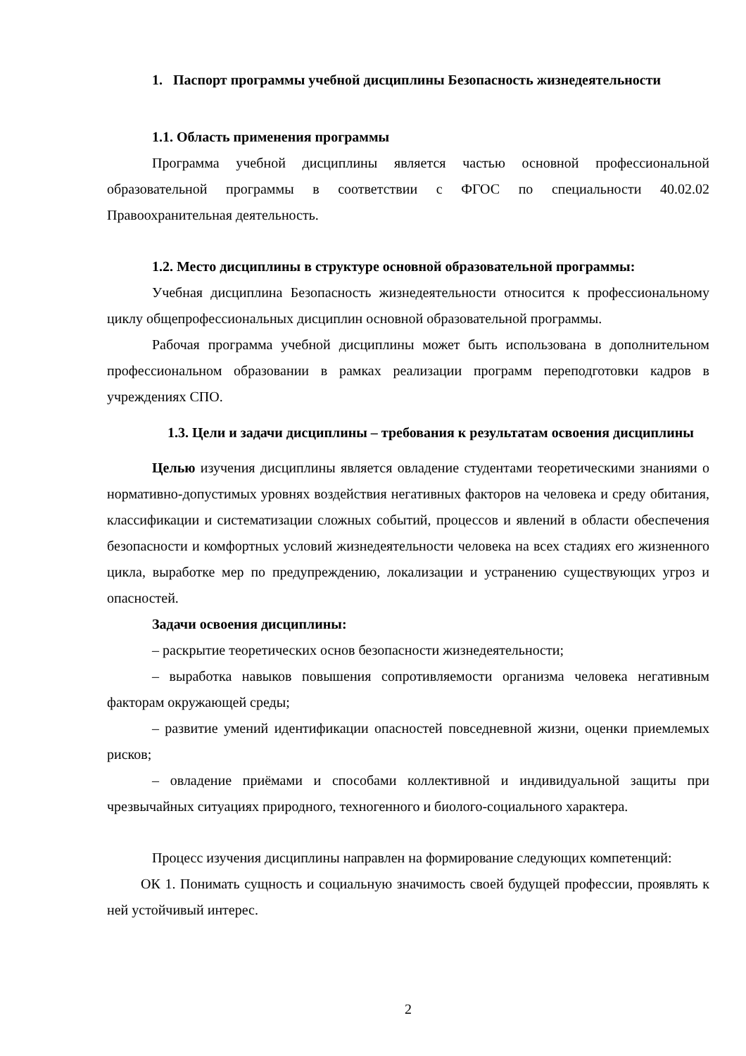1. Паспорт программы учебной дисциплины Безопасность жизнедеятельности
1.1. Область применения программы
Программа учебной дисциплины является частью основной профессиональной образовательной программы в соответствии с ФГОС по специальности 40.02.02 Правоохранительная деятельность.
1.2. Место дисциплины в структуре основной образовательной программы:
Учебная дисциплина Безопасность жизнедеятельности относится к профессиональному циклу общепрофессиональных дисциплин основной образовательной программы.
Рабочая программа учебной дисциплины может быть использована в дополнительном профессиональном образовании в рамках реализации программ переподготовки кадров в учреждениях СПО.
1.3. Цели и задачи дисциплины – требования к результатам освоения дисциплины
Целью изучения дисциплины является овладение студентами теоретическими знаниями о нормативно-допустимых уровнях воздействия негативных факторов на человека и среду обитания, классификации и систематизации сложных событий, процессов и явлений в области обеспечения безопасности и комфортных условий жизнедеятельности человека на всех стадиях его жизненного цикла, выработке мер по предупреждению, локализации и устранению существующих угроз и опасностей.
Задачи освоения дисциплины:
– раскрытие теоретических основ безопасности жизнедеятельности;
– выработка навыков повышения сопротивляемости организма человека негативным факторам окружающей среды;
– развитие умений идентификации опасностей повседневной жизни, оценки приемлемых рисков;
– овладение приёмами и способами коллективной и индивидуальной защиты при чрезвычайных ситуациях природного, техногенного и биолого-социального характера.
Процесс изучения дисциплины направлен на формирование следующих компетенций:
ОК 1. Понимать сущность и социальную значимость своей будущей профессии, проявлять к ней устойчивый интерес.
2